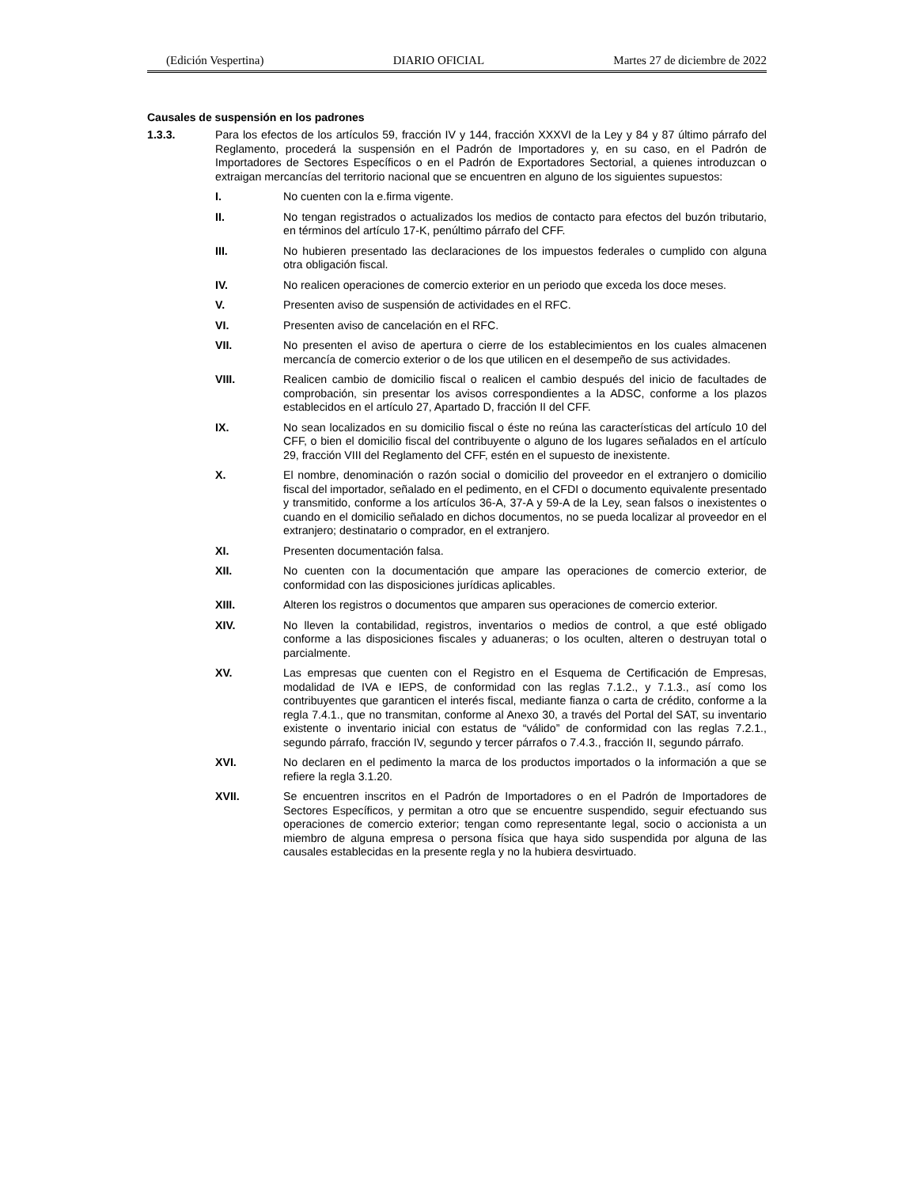(Edición Vespertina) DIARIO OFICIAL Martes 27 de diciembre de 2022
Causales de suspensión en los padrones
1.3.3.
Para los efectos de los artículos 59, fracción IV y 144, fracción XXXVI de la Ley y 84 y 87 último párrafo del Reglamento, procederá la suspensión en el Padrón de Importadores y, en su caso, en el Padrón de Importadores de Sectores Específicos o en el Padrón de Exportadores Sectorial, a quienes introduzcan o extraigan mercancías del territorio nacional que se encuentren en alguno de los siguientes supuestos:
I.
No cuenten con la e.firma vigente.
II.
No tengan registrados o actualizados los medios de contacto para efectos del buzón tributario, en términos del artículo 17-K, penúltimo párrafo del CFF.
III.
No hubieren presentado las declaraciones de los impuestos federales o cumplido con alguna otra obligación fiscal.
IV.
No realicen operaciones de comercio exterior en un periodo que exceda los doce meses.
V.
Presenten aviso de suspensión de actividades en el RFC.
VI.
Presenten aviso de cancelación en el RFC.
VII.
No presenten el aviso de apertura o cierre de los establecimientos en los cuales almacenen mercancía de comercio exterior o de los que utilicen en el desempeño de sus actividades.
VIII.
Realicen cambio de domicilio fiscal o realicen el cambio después del inicio de facultades de comprobación, sin presentar los avisos correspondientes a la ADSC, conforme a los plazos establecidos en el artículo 27, Apartado D, fracción II del CFF.
IX.
No sean localizados en su domicilio fiscal o éste no reúna las características del artículo 10 del CFF, o bien el domicilio fiscal del contribuyente o alguno de los lugares señalados en el artículo 29, fracción VIII del Reglamento del CFF, estén en el supuesto de inexistente.
X.
El nombre, denominación o razón social o domicilio del proveedor en el extranjero o domicilio fiscal del importador, señalado en el pedimento, en el CFDI o documento equivalente presentado y transmitido, conforme a los artículos 36-A, 37-A y 59-A de la Ley, sean falsos o inexistentes o cuando en el domicilio señalado en dichos documentos, no se pueda localizar al proveedor en el extranjero; destinatario o comprador, en el extranjero.
XI.
Presenten documentación falsa.
XII.
No cuenten con la documentación que ampare las operaciones de comercio exterior, de conformidad con las disposiciones jurídicas aplicables.
XIII.
Alteren los registros o documentos que amparen sus operaciones de comercio exterior.
XIV.
No lleven la contabilidad, registros, inventarios o medios de control, a que esté obligado conforme a las disposiciones fiscales y aduaneras; o los oculten, alteren o destruyan total o parcialmente.
XV.
Las empresas que cuenten con el Registro en el Esquema de Certificación de Empresas, modalidad de IVA e IEPS, de conformidad con las reglas 7.1.2., y 7.1.3., así como los contribuyentes que garanticen el interés fiscal, mediante fianza o carta de crédito, conforme a la regla 7.4.1., que no transmitan, conforme al Anexo 30, a través del Portal del SAT, su inventario existente o inventario inicial con estatus de “válido” de conformidad con las reglas 7.2.1., segundo párrafo, fracción IV, segundo y tercer párrafos o 7.4.3., fracción II, segundo párrafo.
XVI.
No declaren en el pedimento la marca de los productos importados o la información a que se refiere la regla 3.1.20.
XVII.
Se encuentren inscritos en el Padrón de Importadores o en el Padrón de Importadores de Sectores Específicos, y permitan a otro que se encuentre suspendido, seguir efectuando sus operaciones de comercio exterior; tengan como representante legal, socio o accionista a un miembro de alguna empresa o persona física que haya sido suspendida por alguna de las causales establecidas en la presente regla y no la hubiera desvirtuado.